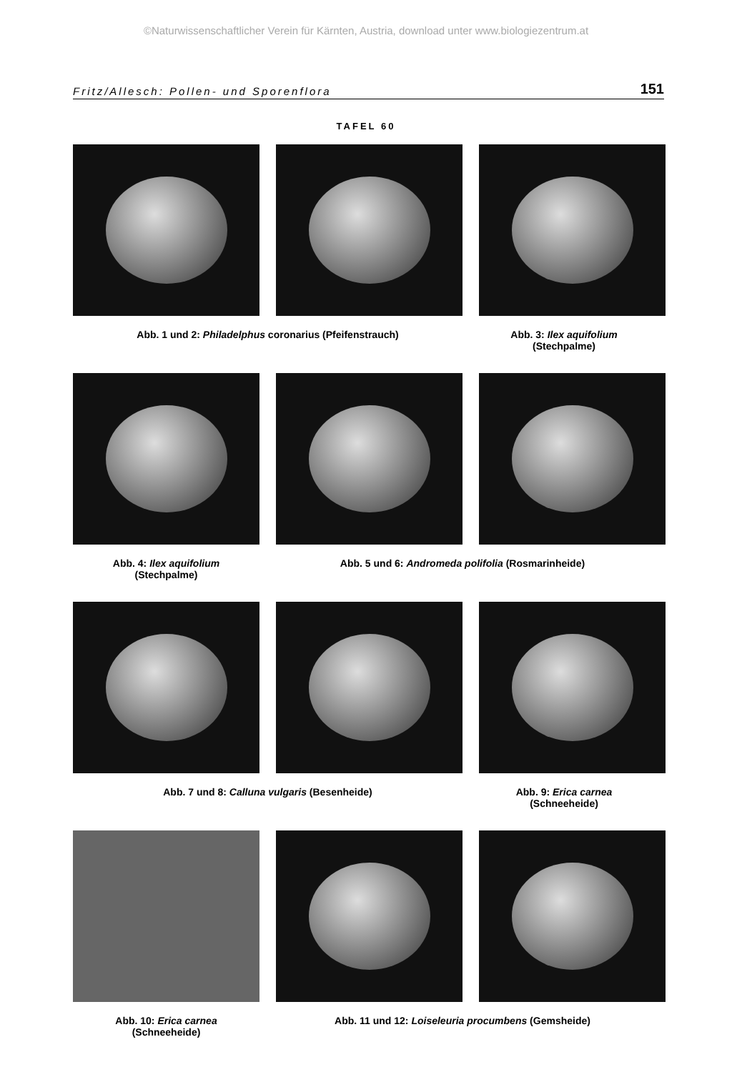©Naturwissenschaftlicher Verein für Kärnten, Austria, download unter www.biologiezentrum.at
Fritz/Allesch: Pollen- und Sporenflora 151
TAFEL 60
Abb. 1 und 2: Philadelphus coronarius (Pfeifenstrauch) Abb. 3: Ilex aquifolium
(Stechpalme)
Abb. 4: Ilex aquifolium
(Stechpalme)
Abb. 5 und 6: Andromeda polifolia (Rosmarinheide)
Abb. 7 und 8: Calluna vulgaris (Besenheide) Abb. 9: Erica carnea
(Schneeheide)
Abb. 10: Erica carnea
(Schneeheide)
Abb. 11 und 12: Loiseleuria procumbens (Gemsheide)